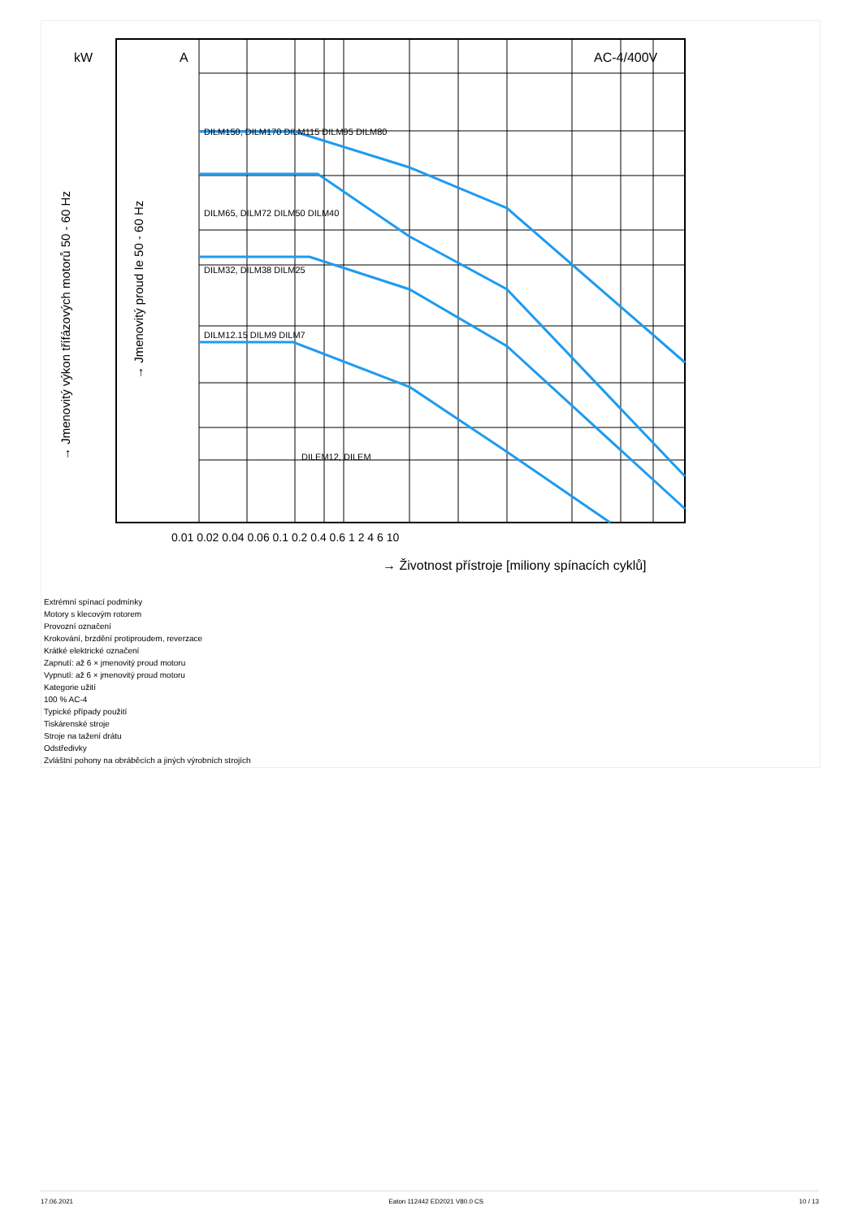kW
A
AC-4/400V
DILM150, DILM170 DILM115 DILM95 DILM80
DILM65, DILM72 DILM50 DILM40
DILM32, DILM38 DILM25
DILM12.15 DILM9 DILM7
DILEM12, DILEM
0.01 0.02 0.04 0.06 0.1 0.2 0.4 0.6 1 2 4 6 10
→ Životnost přístroje [miliony spínacích cyklů]
→ Jmenovitý výkon třífázových motorů 50 - 60 Hz
→ Jmenovitý proud Ie 50 - 60 Hz
Extrémní spínací podmínky
Motory s klecovým rotorem
Provozní označení
Krokování, brzdění protiproudem, reverzace
Krátké elektrické označení
Zapnutí: až 6 × jmenovitý proud motoru
Vypnutí: až 6 × jmenovitý proud motoru
Kategorie užití
100 % AC-4
Typické případy použití
Tiskárenské stroje
Stroje na tažení drátu
Odstředivky
Zvláštní pohony na obráběcích a jiných výrobních strojích
17.06.2021 Eaton 112442 ED2021 V80.0 CS 10 / 13